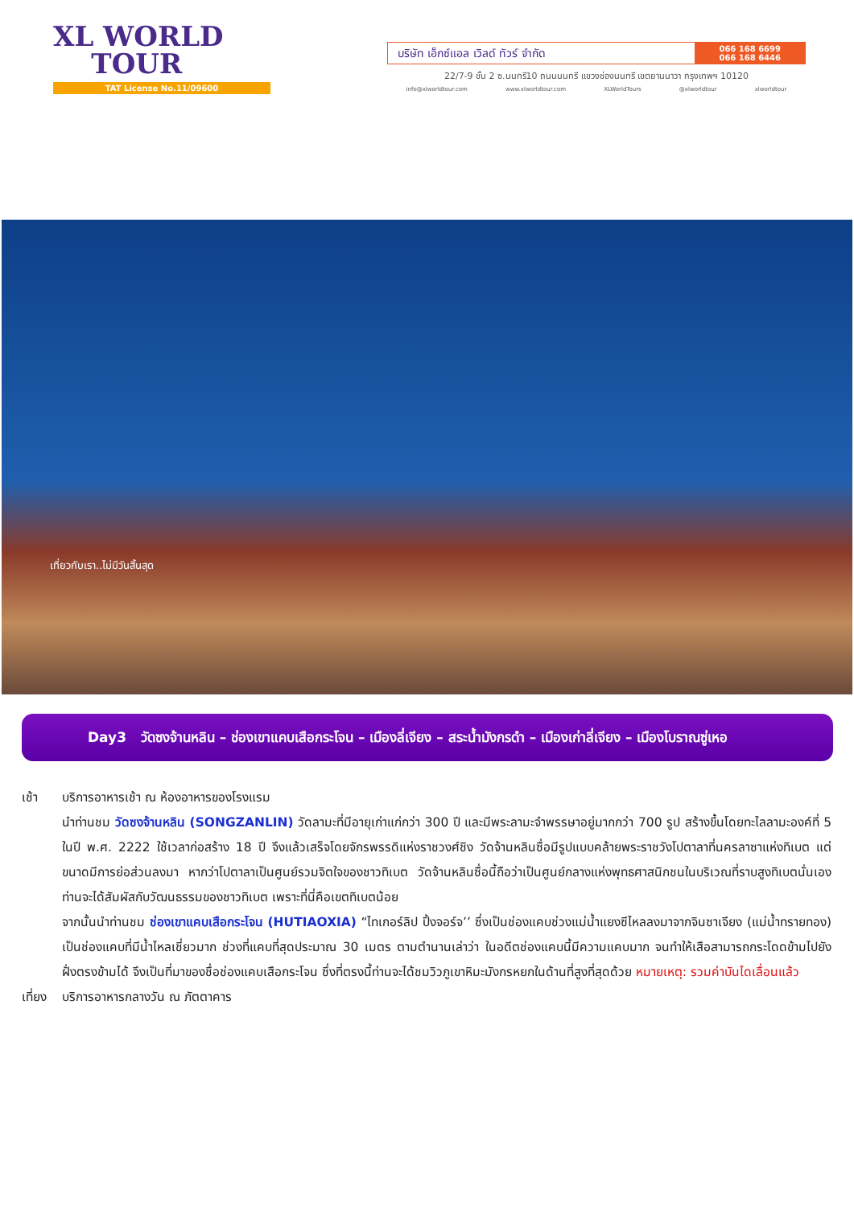XL WORLD
TOUR
TAT License No.11/09600
บริษัท เอ็กซ์แอล เวิลด์ ทัวร์ จำกัด
066 168 6699
066 168 6446
22/7-9 ชั้น 2 ซ.นนทรี10 ถนนนนทรี แขวงช่องนนทรี เขตยานนาวา กรุงเทพฯ 10120
info@xlworldtour.com www.xlworldtour.com XLWorldTours @xlworldtour xlworldtour
เที่ยวกับเรา..ไม่มีวันสิ้นสุด
Day3 วัดซงจ้านหลิน – ช่องเขาแคบเสือกระโจน – เมืองลี่เจียง – สระน้ำมังกรดำ – เมืองเก่าลี่เจียง – เมืองโบราณซู่เหอ
เช้า บริการอาหารเช้า ณ ห้องอาหารของโรงแรม
นำท่านชม วัดซงจ้านหลิน (SONGZANLIN) วัดลามะที่มีอายุเก่าแก่กว่า 300 ปี และมีพระลามะจำพรรษาอยู่มากกว่า 700 รูป สร้างขึ้นโดยทะไลลามะองค์ที่ 5 ในปี พ.ศ. 2222 ใช้เวลาก่อสร้าง 18 ปี จึงแล้วเสร็จโดยจักรพรรดิแห่งราชวงศ์ชิง วัดจ้านหลินซื่อมีรูปแบบคล้ายพระราชวังโปตาลาที่นครลาซาแห่งทิเบต แต่ขนาดมีการย่อส่วนลงมา หากว่าโปตาลาเป็นศูนย์รวมจิตใจของชาวทิเบต วัดจ้านหลินซื่อนี้ถือว่าเป็นศูนย์กลางแห่งพุทธศาสนิกชนในบริเวณที่ราบสูงทิเบตนั่นเอง ท่านจะได้สัมผัสกับวัฒนธรรมของชาวทิเบต เพราะที่นี่คือเขตทิเบตน้อย
จากนั้นนำท่านชม ช่องเขาแคบเสือกระโจน (HUTIAOXIA) “ไทเกอร์ลิป ปิ้งจอร์จ’’ ซึ่งเป็นช่องแคบช่วงแม่น้ำแยงซีไหลลงมาจากจินซาเจียง (แม่น้ำทรายทอง) เป็นช่องแคบที่มีน้ำไหลเชี่ยวมาก ช่วงที่แคบที่สุดประมาณ 30 เมตร ตามตำนานเล่าว่า ในอดีตช่องแคบนี้มีความแคบมาก จนทำให้เสือสามารถกระโดดข้ามไปยังฝั่งตรงข้ามได้ จึงเป็นที่มาของชื่อช่องแคบเสือกระโจน ซึ่งที่ตรงนี้ท่านจะได้ชมวิวภูเขาหิมะมังกรหยกในด้านที่สูงที่สุดด้วย หมายเหตุ: รวมค่าบันไดเลื่อนแล้ว
เที่ยง
บริการอาหารกลางวัน ณ ภัตตาคาร